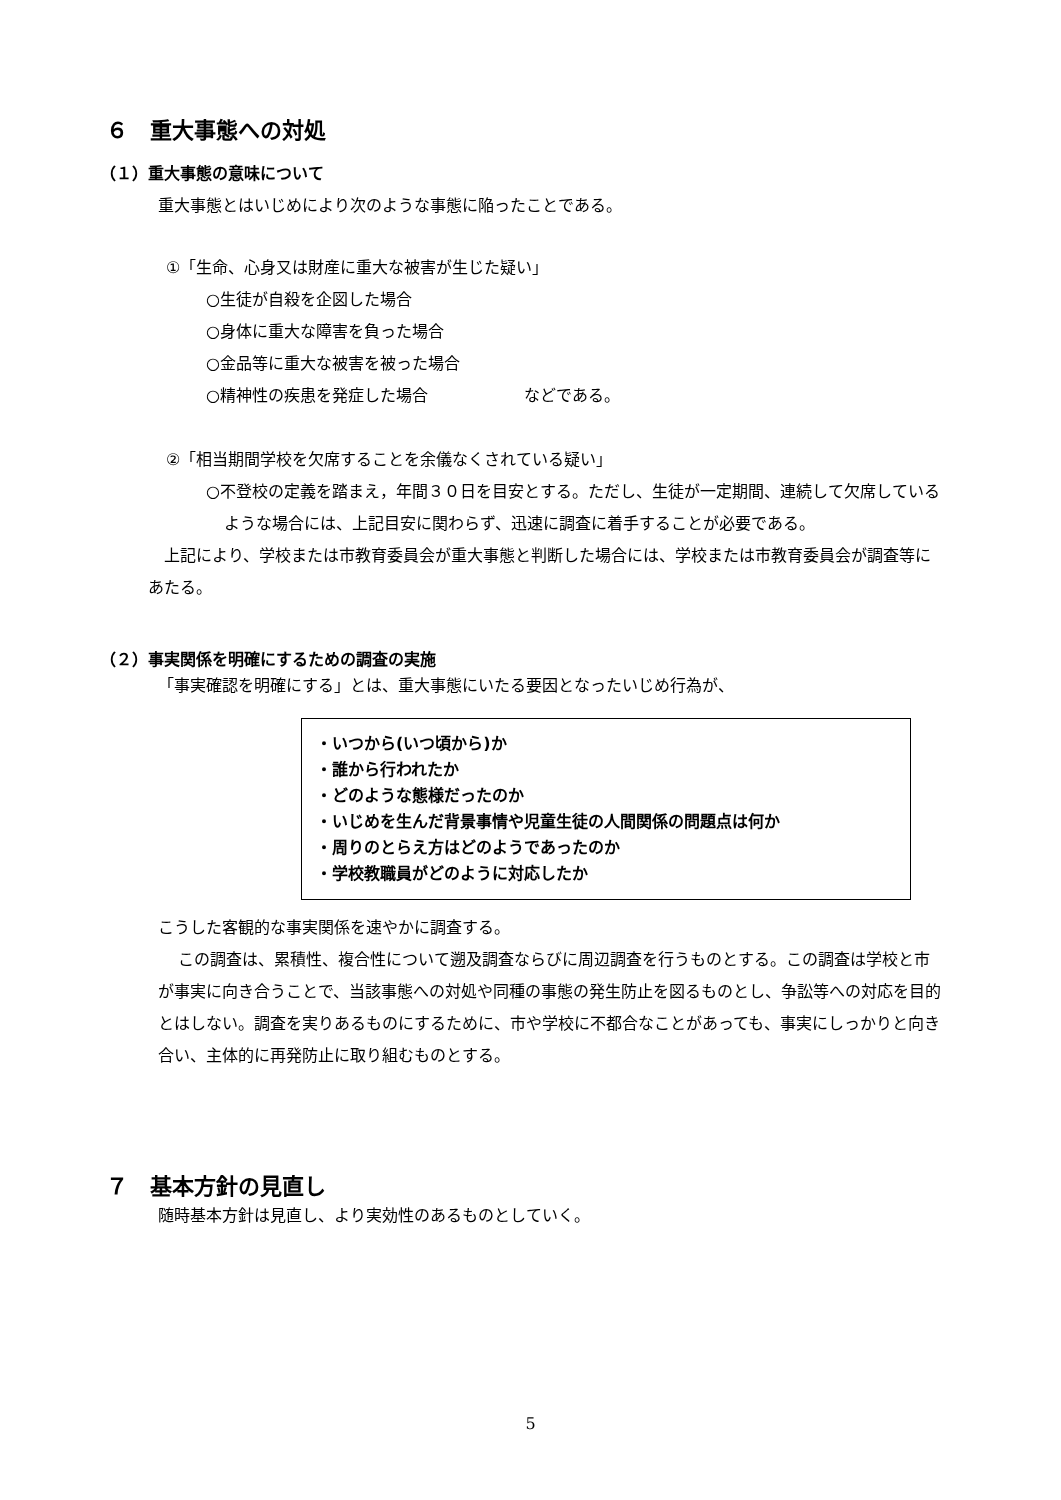６　重大事態への対処
（１）重大事態の意味について
重大事態とはいじめにより次のような事態に陥ったことである。
①「生命、心身又は財産に重大な被害が生じた疑い」
○生徒が自殺を企図した場合
○身体に重大な障害を負った場合
○金品等に重大な被害を被った場合
○精神性の疾患を発症した場合　　　　　　などである。
②「相当期間学校を欠席することを余儀なくされている疑い」
○不登校の定義を踏まえ，年間３０日を目安とする。ただし、生徒が一定期間、連続して欠席しているような場合には、上記目安に関わらず、迅速に調査に着手することが必要である。
上記により、学校または市教育委員会が重大事態と判断した場合には、学校または市教育委員会が調査等にあたる。
（２）事実関係を明確にするための調査の実施
「事実確認を明確にする」とは、重大事態にいたる要因となったいじめ行為が、
・いつから(いつ頃から)か
・誰から行われたか
・どのような態様だったのか
・いじめを生んだ背景事情や児童生徒の人間関係の問題点は何か
・周りのとらえ方はどのようであったのか
・学校教職員がどのように対応したか
こうした客観的な事実関係を速やかに調査する。
この調査は、累積性、複合性について遡及調査ならびに周辺調査を行うものとする。この調査は学校と市が事実に向き合うことで、当該事態への対処や同種の事態の発生防止を図るものとし、争訟等への対応を目的とはしない。調査を実りあるものにするために、市や学校に不都合なことがあっても、事実にしっかりと向き合い、主体的に再発防止に取り組むものとする。
７　基本方針の見直し
随時基本方針は見直し、より実効性のあるものとしていく。
5